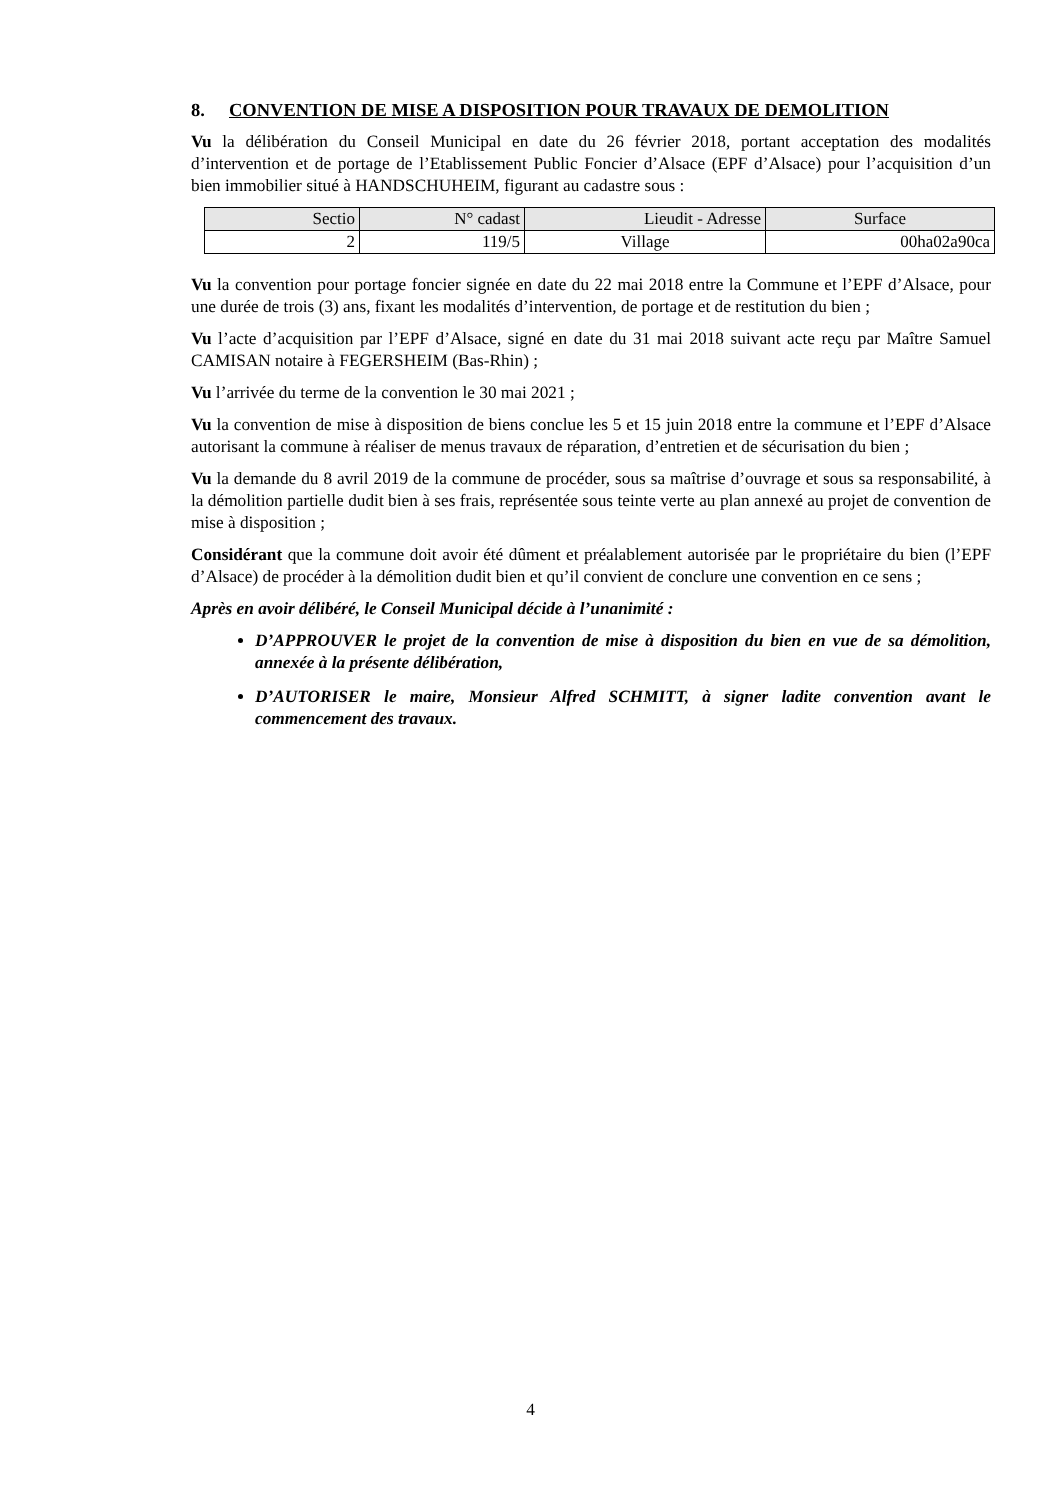8. CONVENTION DE MISE A DISPOSITION POUR TRAVAUX DE DEMOLITION
Vu la délibération du Conseil Municipal en date du 26 février 2018, portant acceptation des modalités d’intervention et de portage de l’Etablissement Public Foncier d’Alsace (EPF d’Alsace) pour l’acquisition d’un bien immobilier situé à HANDSCHUHEIM, figurant au cadastre sous :
| Sectio | N° cadast | Lieudit - Adresse | Surface |
| --- | --- | --- | --- |
| 2 | 119/5 | Village | 00ha02a90ca |
Vu la convention pour portage foncier signée en date du 22 mai 2018 entre la Commune et l’EPF d’Alsace, pour une durée de trois (3) ans, fixant les modalités d’intervention, de portage et de restitution du bien ;
Vu l’acte d’acquisition par l’EPF d’Alsace, signé en date du 31 mai 2018 suivant acte reçu par Maître Samuel CAMISAN notaire à FEGERSHEIM (Bas-Rhin) ;
Vu l’arrivée du terme de la convention le 30 mai 2021 ;
Vu la convention de mise à disposition de biens conclue les 5 et 15 juin 2018 entre la commune et l’EPF d’Alsace autorisant la commune à réaliser de menus travaux de réparation, d’entretien et de sécurisation du bien ;
Vu la demande du 8 avril 2019 de la commune de procéder, sous sa maîtrise d’ouvrage et sous sa responsabilité, à la démolition partielle dudit bien à ses frais, représentée sous teinte verte au plan annexé au projet de convention de mise à disposition ;
Considérant que la commune doit avoir été dûment et préalablement autorisée par le propriétaire du bien (l’EPF d’Alsace) de procéder à la démolition dudit bien et qu’il convient de conclure une convention en ce sens ;
Après en avoir délibéré, le Conseil Municipal décide à l’unanimité :
D’APPROUVER le projet de la convention de mise à disposition du bien en vue de sa démolition, annexée à la présente délibération,
D’AUTORISER le maire, Monsieur Alfred SCHMITT, à signer ladite convention avant le commencement des travaux.
4